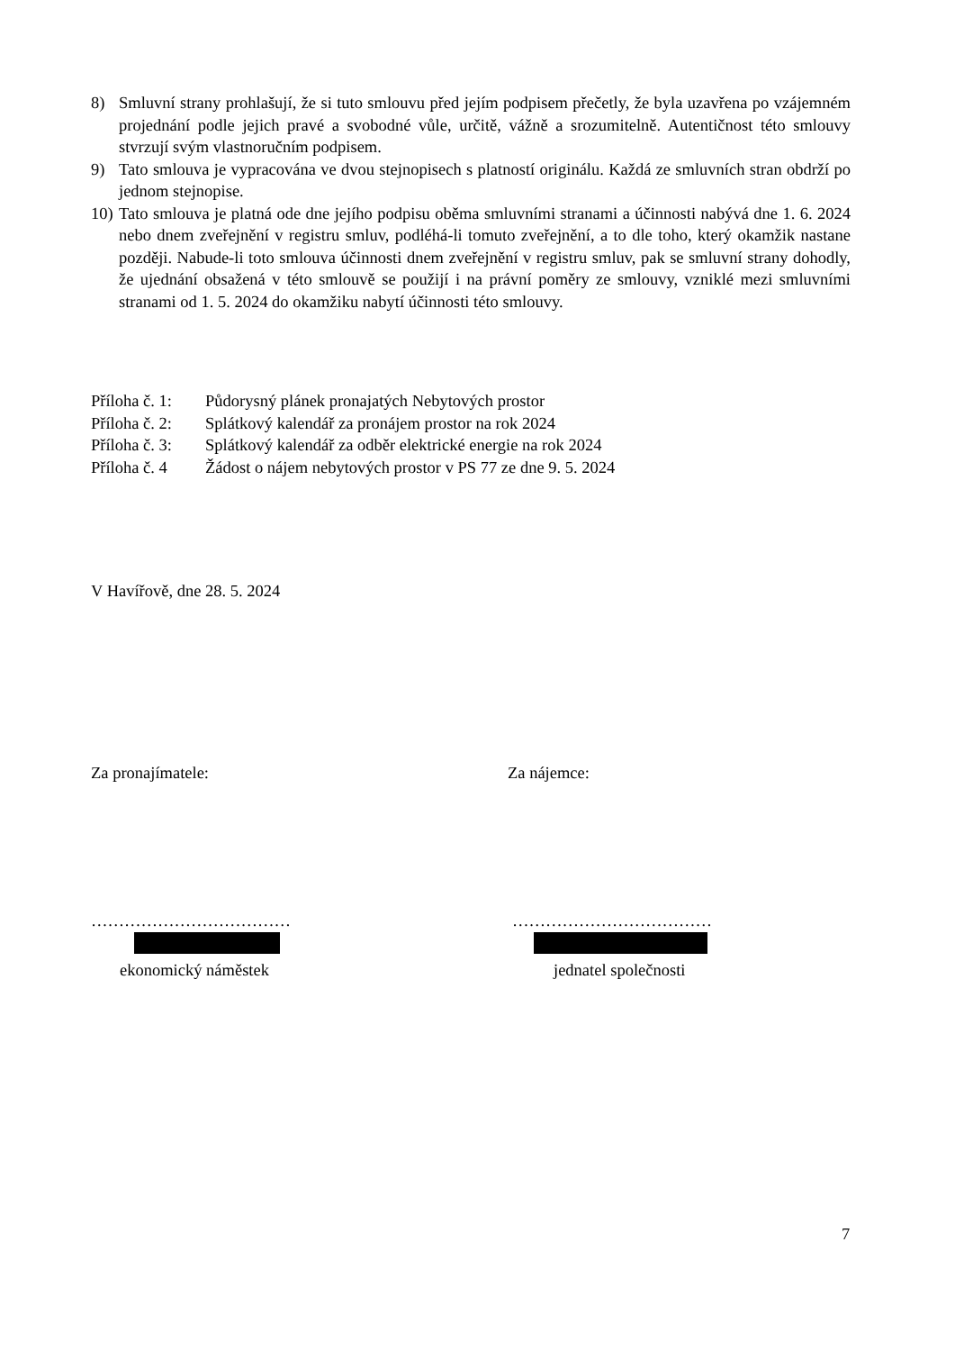8) Smluvní strany prohlašují, že si tuto smlouvu před jejím podpisem přečetly, že byla uzavřena po vzájemném projednání podle jejich pravé a svobodné vůle, určitě, vážně a srozumitelně. Autentičnost této smlouvy stvrzují svým vlastnoručním podpisem.
9) Tato smlouva je vypracována ve dvou stejnopisech s platností originálu. Každá ze smluvních stran obdrží po jednom stejnopise.
10)
Tato smlouva je platná ode dne jejího podpisu oběma smluvními stranami a účinnosti nabývá dne 1. 6. 2024 nebo dnem zveřejnění v registru smluv, podléhá-li tomuto zveřejnění, a to dle toho, který okamžik nastane později. Nabude-li toto smlouva účinnosti dnem zveřejnění v registru smluv, pak se smluvní strany dohodly, že ujednání obsažená v této smlouvě se použijí i na právní poměry ze smlouvy, vzniklé mezi smluvními stranami od 1. 5. 2024 do okamžiku nabytí účinnosti této smlouvy.
Příloha č. 1:
Půdorysný plánek pronajatých Nebytových prostor
Příloha č. 2:
Splátkový kalendář za pronájem prostor na rok 2024
Příloha č. 3:
Splátkový kalendář za odběr elektrické energie na rok 2024
Příloha č. 4
Žádost o nájem nebytových prostor v PS 77 ze dne 9. 5. 2024
V Havířově, dne 28. 5. 2024
Za pronajímatele: Za nájemce:
………………………………
ekonomický náměstek
………………………………
jednatel společnosti
7